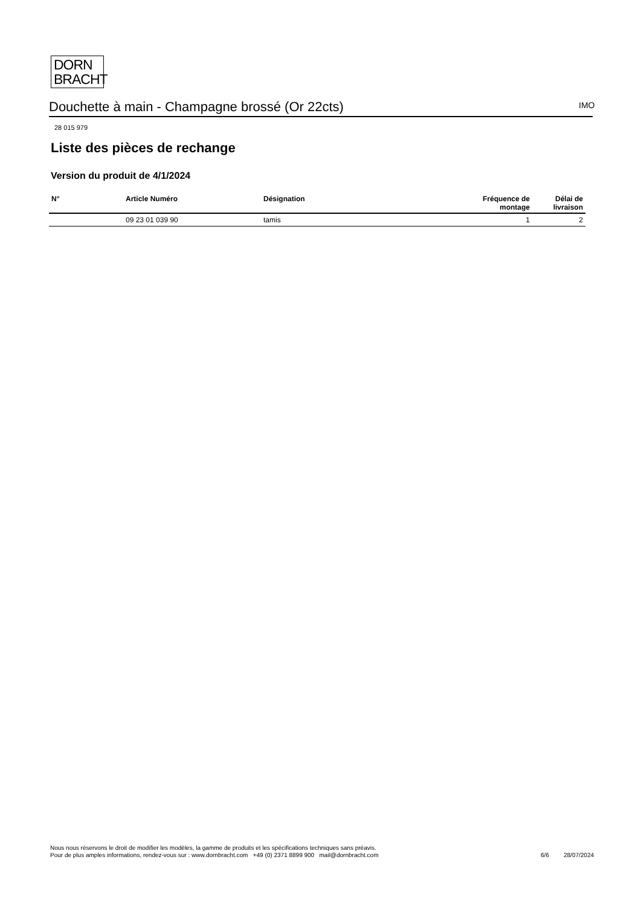DORN
BRACHT
Douchette à main - Champagne brossé (Or 22cts) IMO
28 015 979
Liste des pièces de rechange
Version du produit de 4/1/2024
| N° | Article Numéro | Désignation | Fréquence de montage | Délai de livraison |
| --- | --- | --- | --- | --- |
| | 09 23 01 039 90 | tamis | 1 | 2 |
Nous nous réservons le droit de modifier les modèles, la gamme de produits et les spécifications techniques sans préavis.
Pour de plus amples informations, rendez-vous sur : www.dornbracht.com +49 (0) 2371 8899 900 mail@dornbracht.com
6/6 28/07/2024